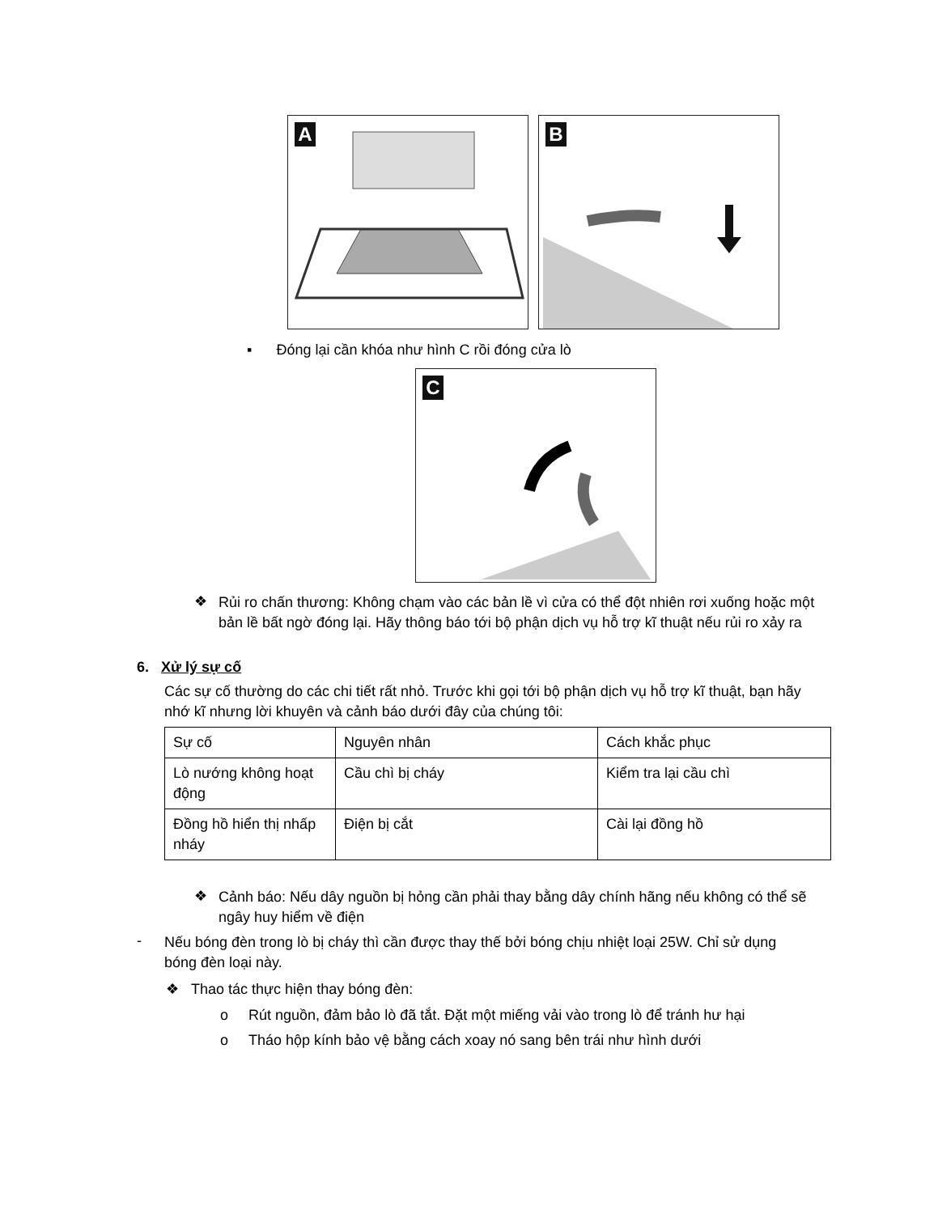A
B
C
▪ Đóng lại cần khóa như hình C rồi đóng cửa lò
❖
Rủi ro chấn thương: Không chạm vào các bản lề vì cửa có thể đột nhiên rơi xuống hoặc một bản lề bất ngờ đóng lại. Hãy thông báo tới bộ phận dịch vụ hỗ trợ kĩ thuật nếu rủi ro xảy ra
6. Xử lý sự cố
Các sự cố thường do các chi tiết rất nhỏ. Trước khi gọi tới bộ phận dịch vụ hỗ trợ kĩ thuật, bạn hãy nhớ kĩ nhưng lời khuyên và cảnh báo dưới đây của chúng tôi:
| Sự cố | Nguyên nhân | Cách khắc phục |
| Lò nướng không hoạt động | Cầu chì bị cháy | Kiểm tra lại cầu chì |
| Đồng hồ hiển thị nhấp nháy | Điện bị cắt | Cài lại đồng hồ |
❖
Cảnh báo: Nếu dây nguồn bị hỏng cần phải thay bằng dây chính hãng nếu không có thể sẽ ngây huy hiểm về điện
-
Nếu bóng đèn trong lò bị cháy thì cần được thay thế bởi bóng chịu nhiệt loại 25W. Chỉ sử dụng bóng đèn loại này.
❖ Thao tác thực hiện thay bóng đèn:
o Rút nguồn, đảm bảo lò đã tắt. Đặt một miếng vải vào trong lò để tránh hư hại
o Tháo hộp kính bảo vệ bằng cách xoay nó sang bên trái như hình dưới